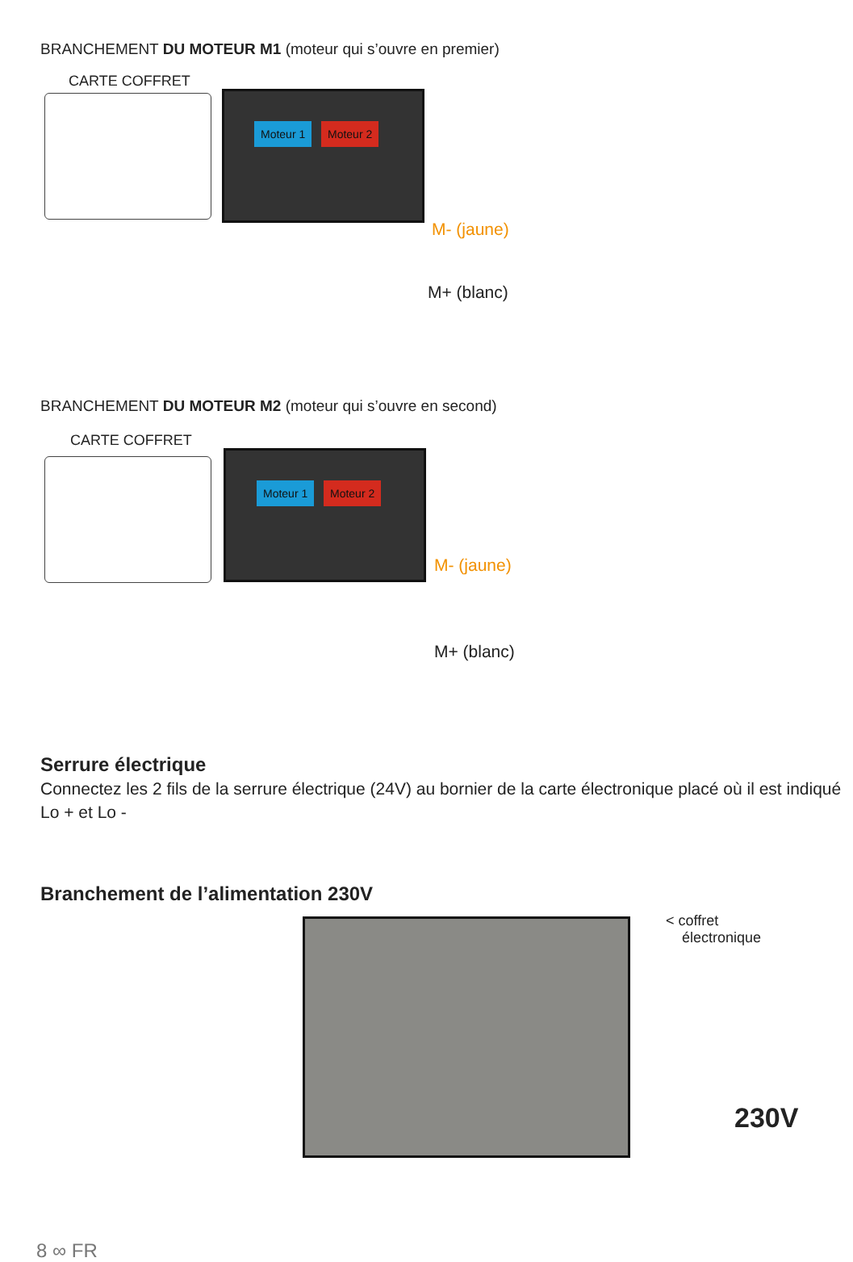BRANCHEMENT DU MOTEUR M1 (moteur qui s’ouvre en premier)
CARTE COFFRET
Moteur 1 Moteur 2
M- (jaune)
M+ (blanc)
BRANCHEMENT DU MOTEUR M2 (moteur qui s’ouvre en second)
CARTE COFFRET
Moteur 1 Moteur 2
M- (jaune)
M+ (blanc)
Serrure électrique
Connectez les 2 fils de la serrure électrique (24V) au bornier de la carte électronique placé où il est indiqué Lo + et Lo -
Branchement de l’alimentation 230V
< coffret
électronique
230V
8 ∞ FR